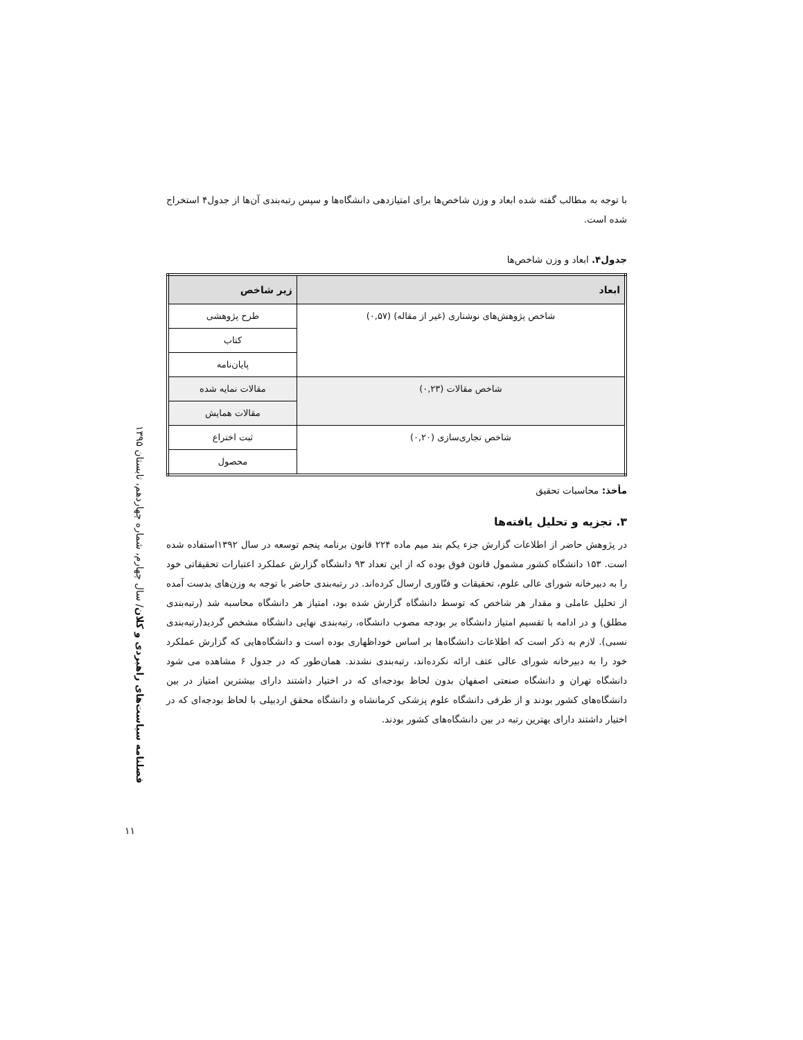فصلنامه سیاست‌های راهبردی و کلان/ سال چهارم، شماره چهاردهم، تابستان ۱۳۹۵
با توجه به مطالب گفته شده ابعاد و وزن شاخص‌ها برای امتیازدهی دانشگاه‌ها و سپس رتبه‌بندی آن‌ها از جدول۴ استخراج شده است.
جدول۴. ابعاد و وزن شاخص‌ها
| ابعاد | زیر شاخص |
| --- | --- |
| شاخص پژوهش‌های نوشتاری (غیر از مقاله) (۰,۵۷) | طرح پژوهشی |
| | کتاب |
| | پایان‌نامه |
| شاخص مقالات (۰,۲۳) | مقالات نمایه شده |
| | مقالات همایش |
| شاخص تجاری‌سازی (۰,۲۰) | ثبت اختراع |
| | محصول |
مأخذ: محاسبات تحقیق
۳. تجزیه و تحلیل یافته‌ها
در پژوهش حاضر از اطلاعات گزارش جزء یکم بند میم ماده ۲۲۴ قانون برنامه پنجم توسعه در سال ۱۳۹۲استفاده شده است. ۱۵۳ دانشگاه کشور مشمول قانون فوق بوده که از این تعداد ۹۳ دانشگاه گزارش عملکرد اعتبارات تحقیقاتی خود را به دبیرخانه شورای عالی علوم، تحقیقات و فنّاوری ارسال کرده‌اند. در رتبه‌بندی حاضر با توجه به وزن‌های بدست آمده از تحلیل عاملی و مقدار هر شاخص که توسط دانشگاه گزارش شده بود، امتیاز هر دانشگاه محاسبه شد (رتبه‌بندی مطلق) و در ادامه با تقسیم امتیاز دانشگاه بر بودجه مصوب دانشگاه، رتبه‌بندی نهایی دانشگاه مشخص گردید(رتبه‌بندی نسبی). لازم به ذکر است که اطلاعات دانشگاه‌ها بر اساس خوداظهاری بوده است و دانشگاه‌هایی که گزارش عملکرد خود را به دبیرخانه شورای عالی عتف ارائه نکرده‌اند، رتبه‌بندی نشدند. همان‌طور که در جدول ۶ مشاهده می شود دانشگاه تهران و دانشگاه صنعتی اصفهان بدون لحاظ بودجه‌ای که در اختیار داشتند دارای بیشترین امتیاز در بین دانشگاه‌های کشور بودند و از طرفی دانشگاه علوم پزشکی کرمانشاه و دانشگاه محقق اردبیلی با لحاظ بودجه‌ای که در اختیار داشتند دارای بهترین رتبه در بین دانشگاه‌های کشور بودند.
۱۱